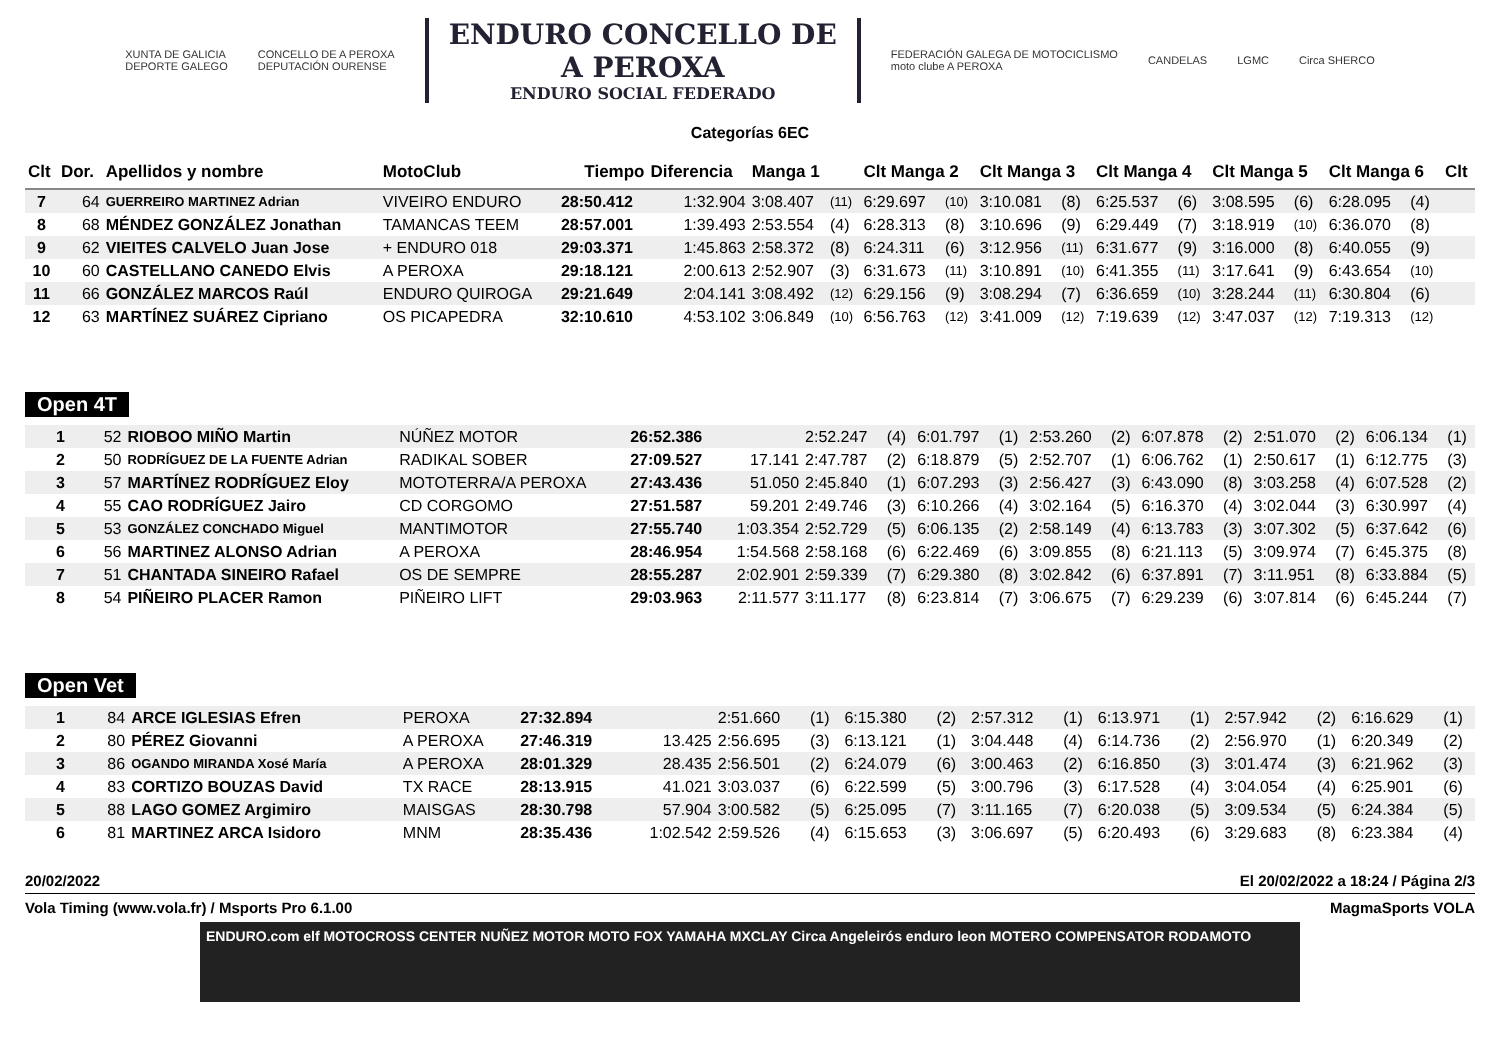XUNTA DE GALICIA
DEPORTE GALEGO
CONCELLO DE A PEROXA
DEPUTACIÓN OURENSE
ENDURO CONCELLO DE
A PEROXA
ENDURO SOCIAL FEDERADO
FEDERACIÓN GALEGA DE MOTOCICLISMO
moto clube A PEROXA
CANDELAS LGMC Circa SHERCO
Categorías 6EC
| Clt | Dor. | Apellidos y nombre | MotoClub | Tiempo | Diferencia | Manga 1 | | Clt Manga 2 | | Clt Manga 3 | | Clt Manga 4 | | Clt Manga 5 | | Clt Manga 6 | | Clt |
| --- | --- | --- | --- | --- | --- | --- | --- | --- | --- | --- | --- | --- | --- | --- | --- | --- | --- | --- |
| 7 | 64 | GUERREIRO MARTINEZ Adrian | VIVEIRO ENDURO | 28:50.412 | 1:32.904 | 3:08.407 | (11) | 6:29.697 | (10) | 3:10.081 | (8) | 6:25.537 | (6) | 3:08.595 | (6) | 6:28.095 | (4) | |
| 8 | 68 | MÉNDEZ GONZÁLEZ Jonathan | TAMANCAS TEEM | 28:57.001 | 1:39.493 | 2:53.554 | (4) | 6:28.313 | (8) | 3:10.696 | (9) | 6:29.449 | (7) | 3:18.919 | (10) | 6:36.070 | (8) | |
| 9 | 62 | VIEITES CALVELO Juan Jose | + ENDURO 018 | 29:03.371 | 1:45.863 | 2:58.372 | (8) | 6:24.311 | (6) | 3:12.956 | (11) | 6:31.677 | (9) | 3:16.000 | (8) | 6:40.055 | (9) | |
| 10 | 60 | CASTELLANO CANEDO Elvis | A PEROXA | 29:18.121 | 2:00.613 | 2:52.907 | (3) | 6:31.673 | (11) | 3:10.891 | (10) | 6:41.355 | (11) | 3:17.641 | (9) | 6:43.654 | (10) | |
| 11 | 66 | GONZÁLEZ MARCOS Raúl | ENDURO QUIROGA | 29:21.649 | 2:04.141 | 3:08.492 | (12) | 6:29.156 | (9) | 3:08.294 | (7) | 6:36.659 | (10) | 3:28.244 | (11) | 6:30.804 | (6) | |
| 12 | 63 | MARTÍNEZ SUÁREZ Cipriano | OS PICAPEDRA | 32:10.610 | 4:53.102 | 3:06.849 | (10) | 6:56.763 | (12) | 3:41.009 | (12) | 7:19.639 | (12) | 3:47.037 | (12) | 7:19.313 | (12) | |
Open 4T
| 1 | 52 | RIOBOO MIÑO Martin | NÚÑEZ MOTOR | 26:52.386 | | 2:52.247 | (4) | 6:01.797 | (1) | 2:53.260 | (2) | 6:07.878 | (2) | 2:51.070 | (2) | 6:06.134 | (1) |
| 2 | 50 | RODRÍGUEZ DE LA FUENTE Adrian | RADIKAL SOBER | 27:09.527 | 17.141 | 2:47.787 | (2) | 6:18.879 | (5) | 2:52.707 | (1) | 6:06.762 | (1) | 2:50.617 | (1) | 6:12.775 | (3) |
| 3 | 57 | MARTÍNEZ RODRÍGUEZ Eloy | MOTOTERRA/A PEROXA | 27:43.436 | 51.050 | 2:45.840 | (1) | 6:07.293 | (3) | 2:56.427 | (3) | 6:43.090 | (8) | 3:03.258 | (4) | 6:07.528 | (2) |
| 4 | 55 | CAO RODRÍGUEZ Jairo | CD CORGOMO | 27:51.587 | 59.201 | 2:49.746 | (3) | 6:10.266 | (4) | 3:02.164 | (5) | 6:16.370 | (4) | 3:02.044 | (3) | 6:30.997 | (4) |
| 5 | 53 | GONZÁLEZ CONCHADO Miguel | MANTIMOTOR | 27:55.740 | 1:03.354 | 2:52.729 | (5) | 6:06.135 | (2) | 2:58.149 | (4) | 6:13.783 | (3) | 3:07.302 | (5) | 6:37.642 | (6) |
| 6 | 56 | MARTINEZ ALONSO Adrian | A PEROXA | 28:46.954 | 1:54.568 | 2:58.168 | (6) | 6:22.469 | (6) | 3:09.855 | (8) | 6:21.113 | (5) | 3:09.974 | (7) | 6:45.375 | (8) |
| 7 | 51 | CHANTADA SINEIRO Rafael | OS DE SEMPRE | 28:55.287 | 2:02.901 | 2:59.339 | (7) | 6:29.380 | (8) | 3:02.842 | (6) | 6:37.891 | (7) | 3:11.951 | (8) | 6:33.884 | (5) |
| 8 | 54 | PIÑEIRO PLACER Ramon | PIÑEIRO LIFT | 29:03.963 | 2:11.577 | 3:11.177 | (8) | 6:23.814 | (7) | 3:06.675 | (7) | 6:29.239 | (6) | 3:07.814 | (6) | 6:45.244 | (7) |
Open Vet
| 1 | 84 | ARCE IGLESIAS Efren | PEROXA | 27:32.894 | | 2:51.660 | (1) | 6:15.380 | (2) | 2:57.312 | (1) | 6:13.971 | (1) | 2:57.942 | (2) | 6:16.629 | (1) |
| 2 | 80 | PÉREZ Giovanni | A PEROXA | 27:46.319 | 13.425 | 2:56.695 | (3) | 6:13.121 | (1) | 3:04.448 | (4) | 6:14.736 | (2) | 2:56.970 | (1) | 6:20.349 | (2) |
| 3 | 86 | OGANDO MIRANDA Xosé María | A PEROXA | 28:01.329 | 28.435 | 2:56.501 | (2) | 6:24.079 | (6) | 3:00.463 | (2) | 6:16.850 | (3) | 3:01.474 | (3) | 6:21.962 | (3) |
| 4 | 83 | CORTIZO BOUZAS David | TX RACE | 28:13.915 | 41.021 | 3:03.037 | (6) | 6:22.599 | (5) | 3:00.796 | (3) | 6:17.528 | (4) | 3:04.054 | (4) | 6:25.901 | (6) |
| 5 | 88 | LAGO GOMEZ Argimiro | MAISGAS | 28:30.798 | 57.904 | 3:00.582 | (5) | 6:25.095 | (7) | 3:11.165 | (7) | 6:20.038 | (5) | 3:09.534 | (5) | 6:24.384 | (5) |
| 6 | 81 | MARTINEZ ARCA Isidoro | MNM | 28:35.436 | 1:02.542 | 2:59.526 | (4) | 6:15.653 | (3) | 3:06.697 | (5) | 6:20.493 | (6) | 3:29.683 | (8) | 6:23.384 | (4) |
20/02/2022 El 20/02/2022 a 18:24 / Página 2/3
Vola Timing (www.vola.fr) / Msports Pro 6.1.00 MagmaSports VOLA
ENDURO.com elf MOTOCROSS CENTER NUÑEZ MOTOR MOTO FOX YAMAHA MXCLAY Circa Angeleirós enduro leon MOTERO COMPENSATOR RODAMOTO